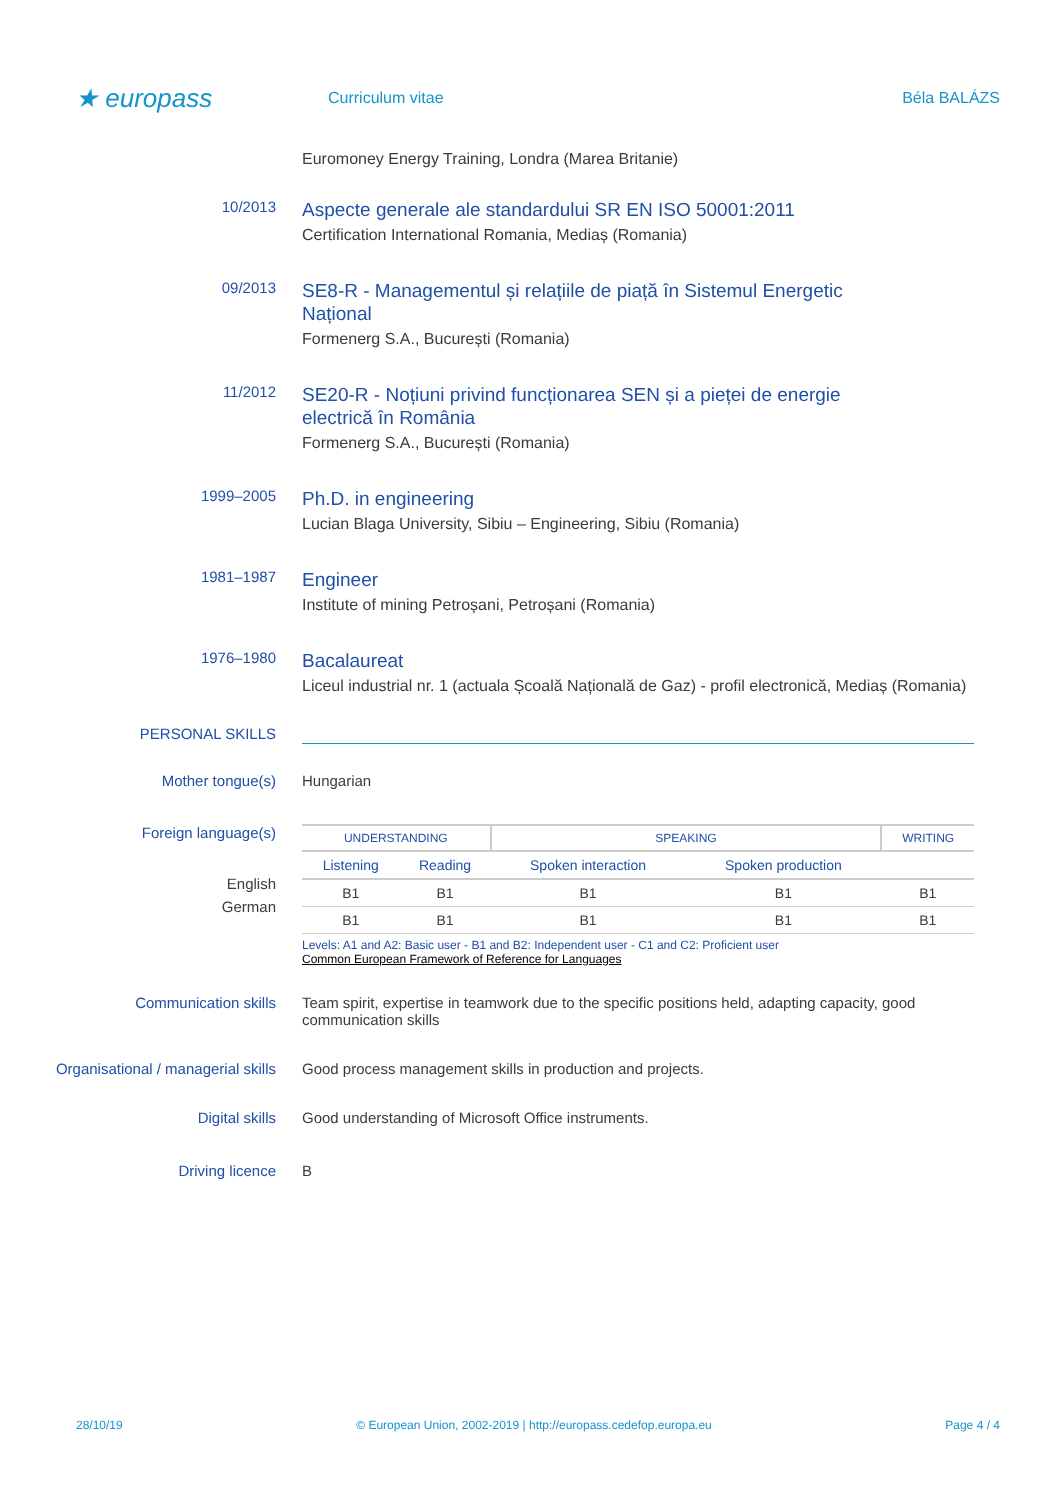★ europass
Curriculum vitae Béla BALÁZS
Euromoney Energy Training, Londra (Marea Britanie)
10/2013
Aspecte generale ale standardului SR EN ISO 50001:2011
Certification International Romania, Mediaș (Romania)
09/2013
SE8-R - Managementul și relațiile de piață în Sistemul Energetic
Național
Formenerg S.A., București (Romania)
11/2012
SE20-R - Noțiuni privind funcționarea SEN și a pieței de energie
electrică în România
Formenerg S.A., București (Romania)
1999–2005
Ph.D. in engineering
Lucian Blaga University, Sibiu – Engineering, Sibiu (Romania)
1981–1987
Engineer
Institute of mining Petroșani, Petroșani (Romania)
1976–1980
Bacalaureat
Liceul industrial nr. 1 (actuala Școală Națională de Gaz) - profil electronică, Mediaș (Romania)
PERSONAL SKILLS
Mother tongue(s) Hungarian
Foreign language(s)
English
German
| UNDERSTANDING | | SPEAKING | | WRITING |
| --- | --- | --- | --- | --- |
| Listening | Reading | Spoken interaction | Spoken production | |
| B1 | B1 | B1 | B1 | B1 |
| B1 | B1 | B1 | B1 | B1 |
Levels: A1 and A2: Basic user - B1 and B2: Independent user - C1 and C2: Proficient user
Common European Framework of Reference for Languages
Communication skills Team spirit, expertise in teamwork due to the specific positions held, adapting capacity, good communication skills
Organisational / managerial skills
Good process management skills in production and projects.
Digital skills Good understanding of Microsoft Office instruments.
Driving licence B
28/10/19 © European Union, 2002-2019 | http://europass.cedefop.europa.eu Page 4 / 4